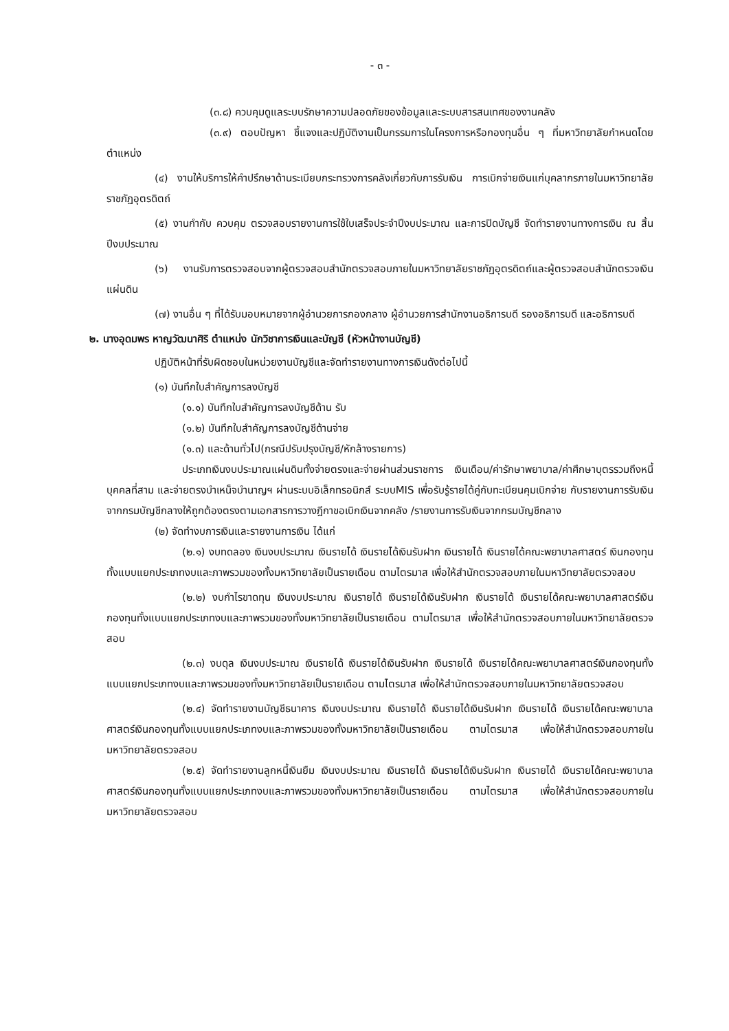- ๓ -
(๓.๘) ควบคุมดูแลระบบรักษาความปลอดภัยของข้อมูลและระบบสารสนเทศของงานคลัง
(๓.๙) ตอบปัญหา ชี้แจงและปฏิบัติงานเป็นกรรมการในโครงการหรือกองทุนอื่น ๆ ที่มหาวิทยาลัยกำหนดโดยตำแหน่ง
(๔) งานให้บริการให้คำปรึกษาด้านระเบียบกระทรวงการคลังเกี่ยวกับการรับเงิน การเบิกจ่ายเงินแก่บุคลากรภายในมหาวิทยาลัยราชภัฏอุตรดิตถ์
(๕) งานกำกับ ควบคุม ตรวจสอบรายงานการใช้ใบเสร็จประจำปีงบประมาณ และการปิดบัญชี จัดทำรายงานทางการเงิน ณ สิ้นปีงบประมาณ
(๖) งานรับการตรวจสอบจากผู้ตรวจสอบสำนักตรวจสอบภายในมหาวิทยาลัยราชภัฏอุตรดิตถ์และผู้ตรวจสอบสำนักตรวจเงินแผ่นดิน
(๗) งานอื่น ๆ ที่ได้รับมอบหมายจากผู้อำนวยการกองกลาง ผู้อำนวยการสำนักงานอธิการบดี รองอธิการบดี และอธิการบดี
๒. นางอุดมพร หาญวัฒนาศิริ ตำแหน่ง นักวิชาการเงินและบัญชี (หัวหน้างานบัญชี)
ปฏิบัติหน้าที่รับผิดชอบในหน่วยงานบัญชีและจัดทำรายงานทางการเงินดังต่อไปนี้
(๑) บันทึกใบสำคัญการลงบัญชี
(๑.๑) บันทึกใบสำคัญการลงบัญชีด้าน รับ
(๑.๒) บันทึกใบสำคัญการลงบัญชีด้านจ่าย
(๑.๓) และด้านทั่วไป(กรณีปรับปรุงบัญชี/หักล้างรายการ)
ประเภทเงินงบประมาณแผ่นดินทั้งจ่ายตรงและจ่ายผ่านส่วนราชการ เงินเดือน/ค่ารักษาพยาบาล/ค่าศึกษาบุตรรวมถึงหนี้บุคคลที่สาม และจ่ายตรงบำเหน็จบำนาญฯ ผ่านระบบอิเล็กทรอนิกส์ ระบบMIS เพื่อรับรู้รายได้คู่กับทะเบียนคุมเบิกจ่าย กับรายงานการรับเงินจากกรมบัญชีกลางให้ถูกต้องตรงตามเอกสารการวางฎีกาขอเบิกเงินจากคลัง /รายงานการรับเงินจากกรมบัญชีกลาง
(๒) จัดทำงบการเงินและรายงานการเงิน ได้แก่
(๒.๑) งบทดลอง เงินงบประมาณ เงินรายได้ เงินรายได้เงินรับฝาก เงินรายได้ เงินรายได้คณะพยาบาลศาสตร์ เงินกองทุนทั้งแบบแยกประเภทงบและภาพรวมของทั้งมหาวิทยาลัยเป็นรายเดือน ตามไตรมาส เพื่อให้สำนักตรวจสอบภายในมหาวิทยาลัยตรวจสอบ
(๒.๒) งบกำไรขาดทุน เงินงบประมาณ เงินรายได้ เงินรายได้เงินรับฝาก เงินรายได้ เงินรายได้คณะพยาบาลศาสตร์เงินกองทุนทั้งแบบแยกประเภทงบและภาพรวมของทั้งมหาวิทยาลัยเป็นรายเดือน ตามไตรมาส เพื่อให้สำนักตรวจสอบภายในมหาวิทยาลัยตรวจสอบ
(๒.๓) งบดุล เงินงบประมาณ เงินรายได้ เงินรายได้เงินรับฝาก เงินรายได้ เงินรายได้คณะพยาบาลศาสตร์เงินกองทุนทั้งแบบแยกประเภทงบและภาพรวมของทั้งมหาวิทยาลัยเป็นรายเดือน ตามไตรมาส เพื่อให้สำนักตรวจสอบภายในมหาวิทยาลัยตรวจสอบ
(๒.๔) จัดทำรายงานบัญชีธนาคาร เงินงบประมาณ เงินรายได้ เงินรายได้เงินรับฝาก เงินรายได้ เงินรายได้คณะพยาบาลศาสตร์เงินกองทุนทั้งแบบแยกประเภทงบและภาพรวมของทั้งมหาวิทยาลัยเป็นรายเดือน ตามไตรมาส เพื่อให้สำนักตรวจสอบภายในมหาวิทยาลัยตรวจสอบ
(๒.๕) จัดทำรายงานลูกหนี้เงินยืม เงินงบประมาณ เงินรายได้ เงินรายได้เงินรับฝาก เงินรายได้ เงินรายได้คณะพยาบาลศาสตร์เงินกองทุนทั้งแบบแยกประเภทงบและภาพรวมของทั้งมหาวิทยาลัยเป็นรายเดือน ตามไตรมาส เพื่อให้สำนักตรวจสอบภายในมหาวิทยาลัยตรวจสอบ